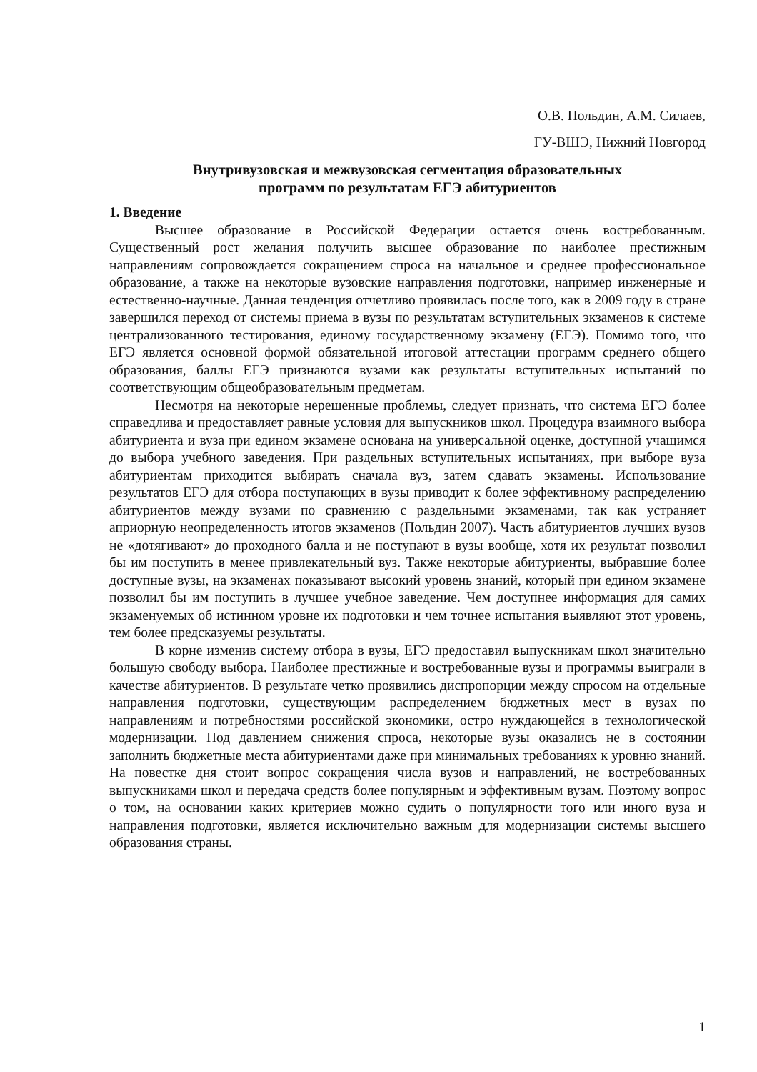О.В. Польдин, А.М. Силаев,
ГУ-ВШЭ, Нижний Новгород
Внутривузовская и межвузовская сегментация образовательных
программ по результатам ЕГЭ абитуриентов
1. Введение
Высшее образование в Российской Федерации остается очень востребованным. Существенный рост желания получить высшее образование по наиболее престижным направлениям сопровождается сокращением спроса на начальное и среднее профессиональное образование, а также на некоторые вузовские направления подготовки, например инженерные и естественно-научные. Данная тенденция отчетливо проявилась после того, как в 2009 году в стране завершился переход от системы приема в вузы по результатам вступительных экзаменов к системе централизованного тестирования, единому государственному экзамену (ЕГЭ). Помимо того, что ЕГЭ является основной формой обязательной итоговой аттестации программ среднего общего образования, баллы ЕГЭ признаются вузами как результаты вступительных испытаний по соответствующим общеобразовательным предметам.
Несмотря на некоторые нерешенные проблемы, следует признать, что система ЕГЭ более справедлива и предоставляет равные условия для выпускников школ. Процедура взаимного выбора абитуриента и вуза при едином экзамене основана на универсальной оценке, доступной учащимся до выбора учебного заведения. При раздельных вступительных испытаниях, при выборе вуза абитуриентам приходится выбирать сначала вуз, затем сдавать экзамены. Использование результатов ЕГЭ для отбора поступающих в вузы приводит к более эффективному распределению абитуриентов между вузами по сравнению с раздельными экзаменами, так как устраняет априорную неопределенность итогов экзаменов (Польдин 2007). Часть абитуриентов лучших вузов не «дотягивают» до проходного балла и не поступают в вузы вообще, хотя их результат позволил бы им поступить в менее привлекательный вуз. Также некоторые абитуриенты, выбравшие более доступные вузы, на экзаменах показывают высокий уровень знаний, который при едином экзамене позволил бы им поступить в лучшее учебное заведение. Чем доступнее информация для самих экзаменуемых об истинном уровне их подготовки и чем точнее испытания выявляют этот уровень, тем более предсказуемы результаты.
В корне изменив систему отбора в вузы, ЕГЭ предоставил выпускникам школ значительно большую свободу выбора. Наиболее престижные и востребованные вузы и программы выиграли в качестве абитуриентов. В результате четко проявились диспропорции между спросом на отдельные направления подготовки, существующим распределением бюджетных мест в вузах по направлениям и потребностями российской экономики, остро нуждающейся в технологической модернизации. Под давлением снижения спроса, некоторые вузы оказались не в состоянии заполнить бюджетные места абитуриентами даже при минимальных требованиях к уровню знаний. На повестке дня стоит вопрос сокращения числа вузов и направлений, не востребованных выпускниками школ и передача средств более популярным и эффективным вузам. Поэтому вопрос о том, на основании каких критериев можно судить о популярности того или иного вуза и направления подготовки, является исключительно важным для модернизации системы высшего образования страны.
1